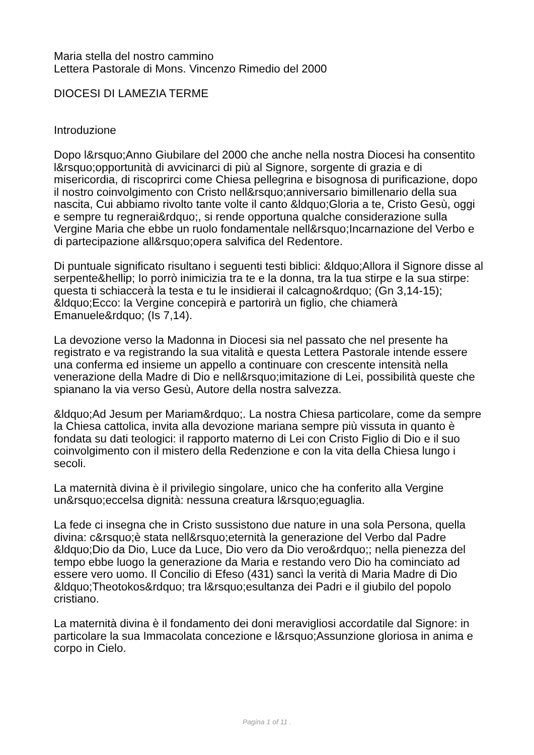Maria stella del nostro cammino
Lettera Pastorale di Mons. Vincenzo Rimedio del 2000
DIOCESI DI LAMEZIA TERME
Introduzione
Dopo l&rsquo;Anno Giubilare del 2000 che anche nella nostra Diocesi ha consentito l&rsquo;opportunità di avvicinarci di più al Signore, sorgente di grazia e di misericordia, di riscoprirci come Chiesa pellegrina e bisognosa di purificazione, dopo il nostro coinvolgimento con Cristo nell&rsquo;anniversario bimillenario della sua nascita, Cui abbiamo rivolto tante volte il canto &ldquo;Gloria a te, Cristo Gesù, oggi e sempre tu regnerai&rdquo;, si rende opportuna qualche considerazione sulla Vergine Maria che ebbe un ruolo fondamentale nell&rsquo;Incarnazione del Verbo e di partecipazione all&rsquo;opera salvifica del Redentore.
Di puntuale significato risultano i seguenti testi biblici: &ldquo;Allora il Signore disse al serpente&hellip; Io porrò inimicizia tra te e la donna, tra la tua stirpe e la sua stirpe: questa ti schiaccerà la testa e tu le insidierai il calcagno&rdquo; (Gn 3,14-15); &ldquo;Ecco: la Vergine concepirà e partorirà un figlio, che chiamerà Emanuele&rdquo; (Is 7,14).
La devozione verso la Madonna in Diocesi sia nel passato che nel presente ha registrato e va registrando la sua vitalità e questa Lettera Pastorale intende essere una conferma ed insieme un appello a continuare con crescente intensità nella venerazione della Madre di Dio e nell&rsquo;imitazione di Lei, possibilità queste che spianano la via verso Gesù, Autore della nostra salvezza.
&ldquo;Ad Jesum per Mariam&rdquo;. La nostra Chiesa particolare, come da sempre la Chiesa cattolica, invita alla devozione mariana sempre più vissuta in quanto è fondata su dati teologici: il rapporto materno di Lei con Cristo Figlio di Dio e il suo coinvolgimento con il mistero della Redenzione e con la vita della Chiesa lungo i secoli.
La maternità divina è il privilegio singolare, unico che ha conferito alla Vergine un&rsquo;eccelsa dignità: nessuna creatura l&rsquo;eguaglia.
La fede ci insegna che in Cristo sussistono due nature in una sola Persona, quella divina: c&rsquo;è stata nell&rsquo;eternità la generazione del Verbo dal Padre &ldquo;Dio da Dio, Luce da Luce, Dio vero da Dio vero&rdquo;; nella pienezza del tempo ebbe luogo la generazione da Maria e restando vero Dio ha cominciato ad essere vero uomo. Il Concilio di Efeso (431) sancì la verità di Maria Madre di Dio &ldquo;Theotokos&rdquo; tra l&rsquo;esultanza dei Padri e il giubilo del popolo cristiano.
La maternità divina è il fondamento dei doni meravigliosi accordatile dal Signore: in particolare la sua Immacolata concezione e l&rsquo;Assunzione gloriosa in anima e corpo in Cielo.
Pagina 1 of 11 .